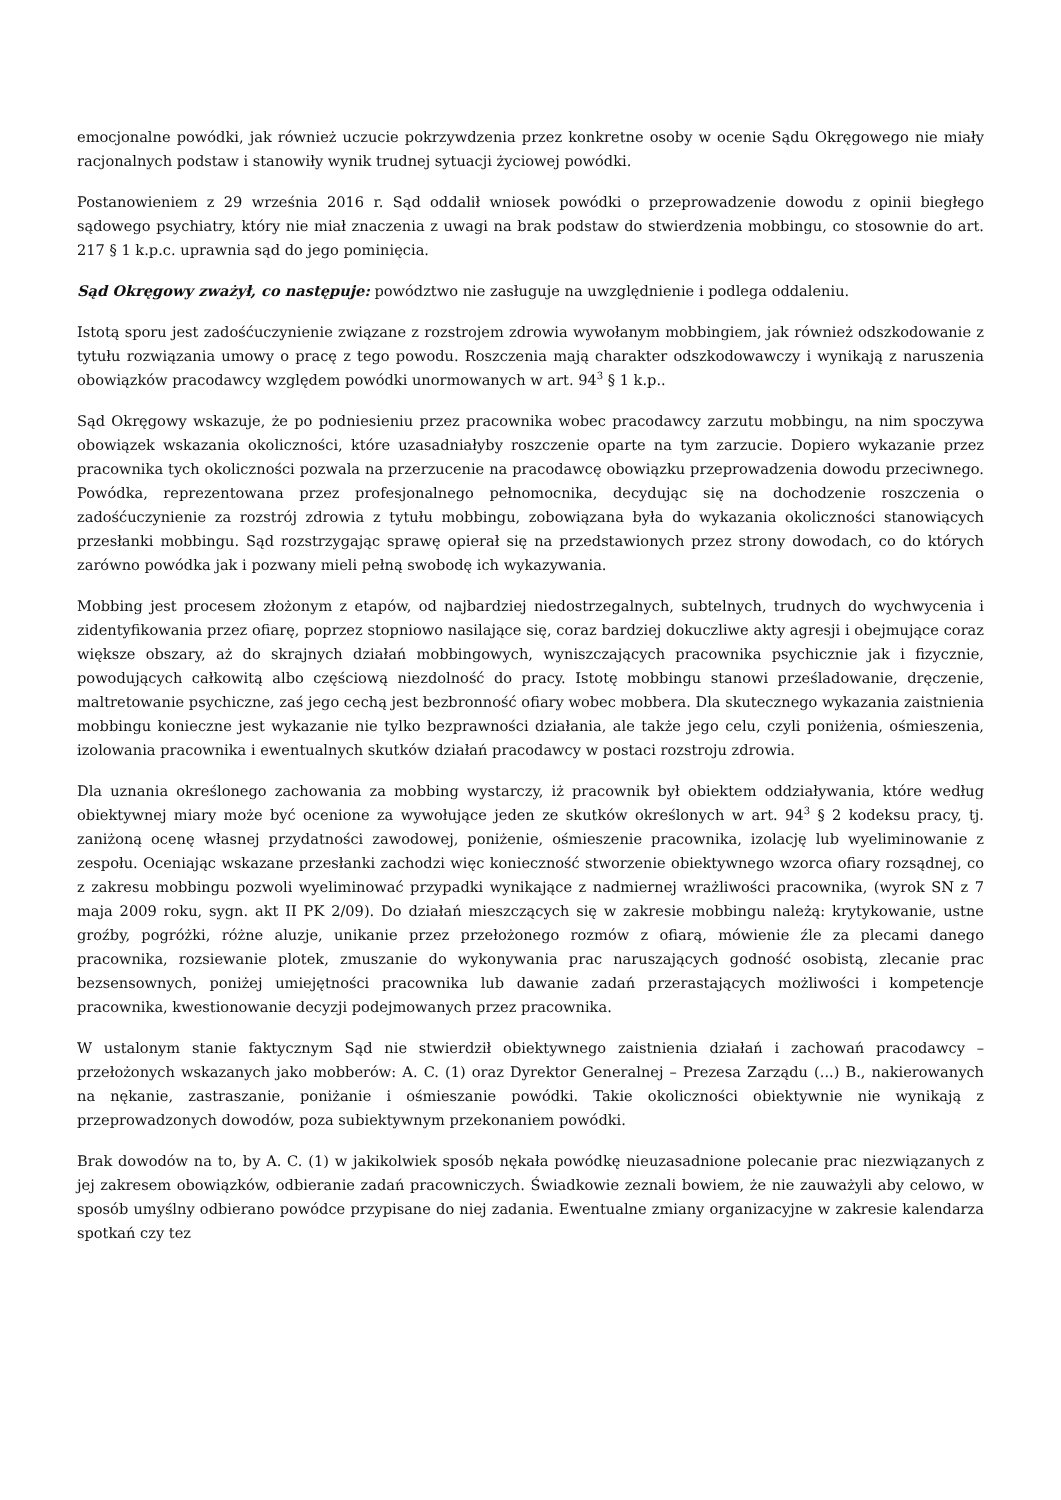emocjonalne powódki, jak również uczucie pokrzywdzenia przez konkretne osoby w ocenie Sądu Okręgowego nie miały racjonalnych podstaw i stanowiły wynik trudnej sytuacji życiowej powódki.
Postanowieniem z 29 września 2016 r. Sąd oddalił wniosek powódki o przeprowadzenie dowodu z opinii biegłego sądowego psychiatry, który nie miał znaczenia z uwagi na brak podstaw do stwierdzenia mobbingu, co stosownie do art. 217 § 1 k.p.c. uprawnia sąd do jego pominięcia.
Sąd Okręgowy zważył, co następuje: powództwo nie zasługuje na uwzględnienie i podlega oddaleniu.
Istotą sporu jest zadośćuczynienie związane z rozstrojem zdrowia wywołanym mobbingiem, jak również odszkodowanie z tytułu rozwiązania umowy o pracę z tego powodu. Roszczenia mają charakter odszkodowawczy i wynikają z naruszenia obowiązków pracodawcy względem powódki unormowanych w art. 94<sup>3</sup> § 1 k.p..
Sąd Okręgowy wskazuje, że po podniesieniu przez pracownika wobec pracodawcy zarzutu mobbingu, na nim spoczywa obowiązek wskazania okoliczności, które uzasadniałyby roszczenie oparte na tym zarzucie. Dopiero wykazanie przez pracownika tych okoliczności pozwala na przerzucenie na pracodawcę obowiązku przeprowadzenia dowodu przeciwnego. Powódka, reprezentowana przez profesjonalnego pełnomocnika, decydując się na dochodzenie roszczenia o zadośćuczynienie za rozstrój zdrowia z tytułu mobbingu, zobowiązana była do wykazania okoliczności stanowiących przesłanki mobbingu. Sąd rozstrzygając sprawę opierał się na przedstawionych przez strony dowodach, co do których zarówno powódka jak i pozwany mieli pełną swobodę ich wykazywania.
Mobbing jest procesem złożonym z etapów, od najbardziej niedostrzegalnych, subtelnych, trudnych do wychwycenia i zidentyfikowania przez ofiarę, poprzez stopniowo nasilające się, coraz bardziej dokuczliwe akty agresji i obejmujące coraz większe obszary, aż do skrajnych działań mobbingowych, wyniszczających pracownika psychicznie jak i fizycznie, powodujących całkowitą albo częściową niezdolność do pracy. Istotę mobbingu stanowi prześladowanie, dręczenie, maltretowanie psychiczne, zaś jego cechą jest bezbronność ofiary wobec mobbera. Dla skutecznego wykazania zaistnienia mobbingu konieczne jest wykazanie nie tylko bezprawności działania, ale także jego celu, czyli poniżenia, ośmieszenia, izolowania pracownika i ewentualnych skutków działań pracodawcy w postaci rozstroju zdrowia.
Dla uznania określonego zachowania za mobbing wystarczy, iż pracownik był obiektem oddziaływania, które według obiektywnej miary może być ocenione za wywołujące jeden ze skutków określonych w art. 94<sup>3</sup> § 2 kodeksu pracy, tj. zaniżoną ocenę własnej przydatności zawodowej, poniżenie, ośmieszenie pracownika, izolację lub wyeliminowanie z zespołu. Oceniając wskazane przesłanki zachodzi więc konieczność stworzenie obiektywnego wzorca ofiary rozsądnej, co z zakresu mobbingu pozwoli wyeliminować przypadki wynikające z nadmiernej wrażliwości pracownika, (wyrok SN z 7 maja 2009 roku, sygn. akt II PK 2/09). Do działań mieszczących się w zakresie mobbingu należą: krytykowanie, ustne groźby, pogróżki, różne aluzje, unikanie przez przełożonego rozmów z ofiarą, mówienie źle za plecami danego pracownika, rozsiewanie plotek, zmuszanie do wykonywania prac naruszających godność osobistą, zlecanie prac bezsensownych, poniżej umiejętności pracownika lub dawanie zadań przerastających możliwości i kompetencje pracownika, kwestionowanie decyzji podejmowanych przez pracownika.
W ustalonym stanie faktycznym Sąd nie stwierdził obiektywnego zaistnienia działań i zachowań pracodawcy – przełożonych wskazanych jako mobberów: A. C. (1) oraz Dyrektor Generalnej – Prezesa Zarządu (...) B., nakierowanych na nękanie, zastraszanie, poniżanie i ośmieszanie powódki. Takie okoliczności obiektywnie nie wynikają z przeprowadzonych dowodów, poza subiektywnym przekonaniem powódki.
Brak dowodów na to, by A. C. (1) w jakikolwiek sposób nękała powódkę nieuzasadnione polecanie prac niezwiązanych z jej zakresem obowiązków, odbieranie zadań pracowniczych. Świadkowie zeznali bowiem, że nie zauważyli aby celowo, w sposób umyślny odbierano powódce przypisane do niej zadania. Ewentualne zmiany organizacyjne w zakresie kalendarza spotkań czy tez